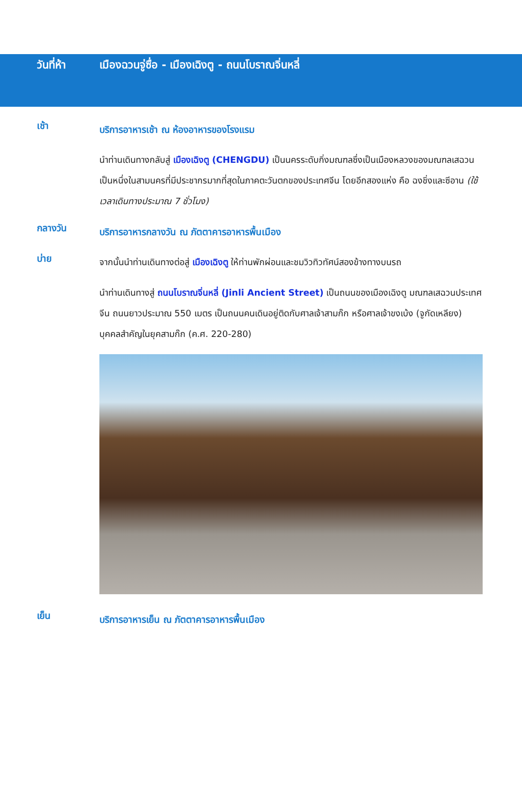วันที่ห้า เมืองฉวนจู่ซื่อ - เมืองเฉิงตู - ถนนโบราณจิ่นหลี่
เช้า
บริการอาหารเช้า ณ ห้องอาหารของโรงแรม
นำท่านเดินทางกลับสู่ เมืองเฉิงตู (CHENGDU) เป็นนครระดับกิ่งมณฑลซึ่งเป็นเมืองหลวงของมณฑลเสฉวน เป็นหนึ่งในสามนครที่มีประชากรมากที่สุดในภาคตะวันตกของประเทศจีน โดยอีกสองแห่ง คือ ฉงชิ่งและซีอาน (ใช้เวลาเดินทางประมาณ 7 ชั่วโมง)
กลางวัน
บริการอาหารกลางวัน ณ ภัตตาคารอาหารพื้นเมือง
บ่าย
จากนั้นนำท่านเดินทางต่อสู่ เมืองเฉิงตู ให้ท่านพักผ่อนและชมวิวทิวทัศน์สองข้างทางบนรถ
นำท่านเดินทางสู่ ถนนโบราณจิ่นหลี่ (Jinli Ancient Street) เป็นถนนของเมืองเฉิงตู มณฑลเสฉวนประเทศจีน ถนนยาวประมาณ 550 เมตร เป็นถนนคนเดินอยู่ติดกับศาลเจ้าสามก๊ก หรือศาลเจ้าขงเบ้ง (จูกัดเหลียง) บุคคลสำคัญในยุคสามก๊ก (ค.ศ. 220-280)
เย็น
บริการอาหารเย็น ณ ภัตตาคารอาหารพื้นเมือง